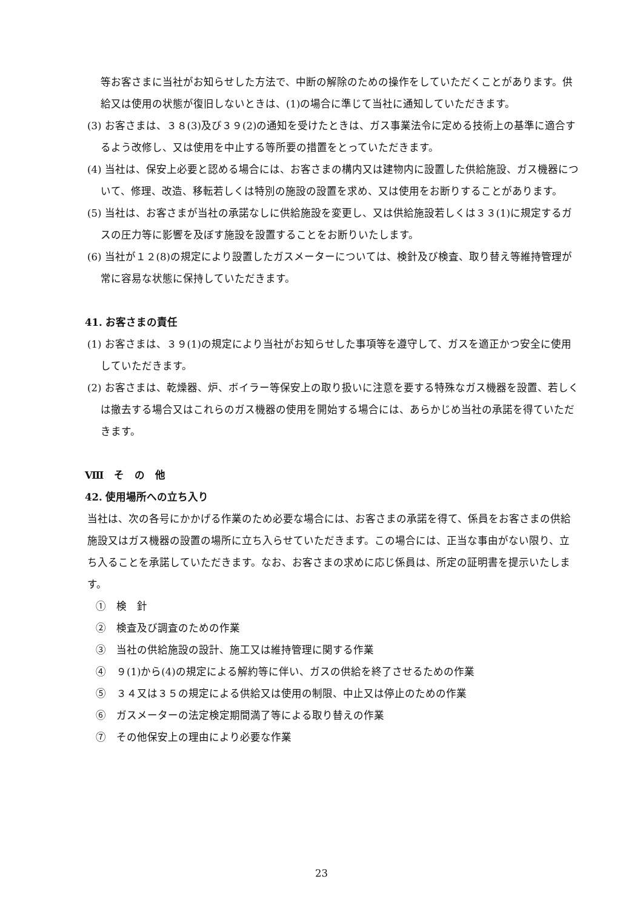等お客さまに当社がお知らせした方法で、中断の解除のための操作をしていただくことがあります。供給又は使用の状態が復旧しないときは、(1)の場合に準じて当社に通知していただきます。
(3) お客さまは、３８(3)及び３９(2)の通知を受けたときは、ガス事業法令に定める技術上の基準に適合するよう改修し、又は使用を中止する等所要の措置をとっていただきます。
(4) 当社は、保安上必要と認める場合には、お客さまの構内又は建物内に設置した供給施設、ガス機器について、修理、改造、移転若しくは特別の施設の設置を求め、又は使用をお断りすることがあります。
(5) 当社は、お客さまが当社の承諾なしに供給施設を変更し、又は供給施設若しくは３３(1)に規定するガスの圧力等に影響を及ぼす施設を設置することをお断りいたします。
(6) 当社が１２(8)の規定により設置したガスメーターについては、検針及び検査、取り替え等維持管理が常に容易な状態に保持していただきます。
41. お客さまの責任
(1) お客さまは、３９(1)の規定により当社がお知らせした事項等を遵守して、ガスを適正かつ安全に使用していただきます。
(2) お客さまは、乾燥器、炉、ボイラー等保安上の取り扱いに注意を要する特殊なガス機器を設置、若しくは撤去する場合又はこれらのガス機器の使用を開始する場合には、あらかじめ当社の承諾を得ていただきます。
Ⅷ　そ　の　他
42. 使用場所への立ち入り
当社は、次の各号にかかげる作業のため必要な場合には、お客さまの承諾を得て、係員をお客さまの供給施設又はガス機器の設置の場所に立ち入らせていただきます。この場合には、正当な事由がない限り、立ち入ることを承諾していただきます。なお、お客さまの求めに応じ係員は、所定の証明書を提示いたします。
①　検　針
②　検査及び調査のための作業
③　当社の供給施設の設計、施工又は維持管理に関する作業
④　９(1)から(4)の規定による解約等に伴い、ガスの供給を終了させるための作業
⑤　３４又は３５の規定による供給又は使用の制限、中止又は停止のための作業
⑥　ガスメーターの法定検定期間満了等による取り替えの作業
⑦　その他保安上の理由により必要な作業
23